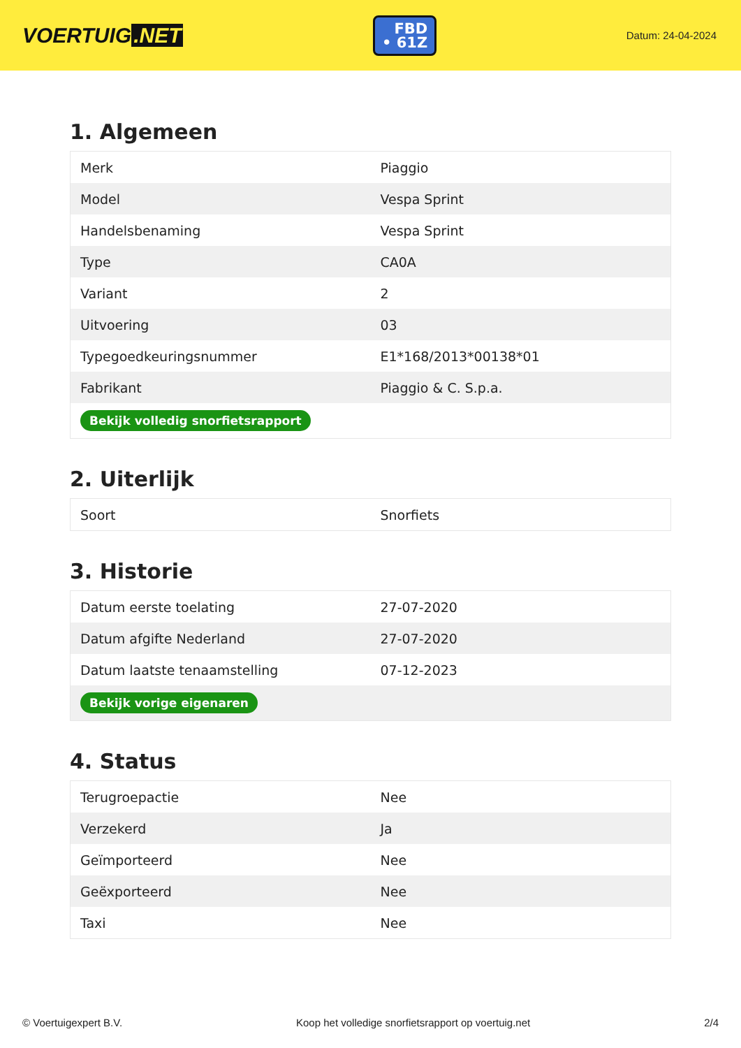VOERTUIG.NET
FBD
• 61Z
Datum: 24-04-2024
1. Algemeen
| Merk | Piaggio |
| Model | Vespa Sprint |
| Handelsbenaming | Vespa Sprint |
| Type | CA0A |
| Variant | 2 |
| Uitvoering | 03 |
| Typegoedkeuringsnummer | E1*168/2013*00138*01 |
| Fabrikant | Piaggio & C. S.p.a. |
| Bekijk volledig snorfietsrapport | |
2. Uiterlijk
| Soort | Snorfiets |
3. Historie
| Datum eerste toelating | 27-07-2020 |
| Datum afgifte Nederland | 27-07-2020 |
| Datum laatste tenaamstelling | 07-12-2023 |
| Bekijk vorige eigenaren | |
4. Status
| Terugroepactie | Nee |
| Verzekerd | Ja |
| Geïmporteerd | Nee |
| Geëxporteerd | Nee |
| Taxi | Nee |
© Voertuigexpert B.V. Koop het volledige snorfietsrapport op voertuig.net 2/4